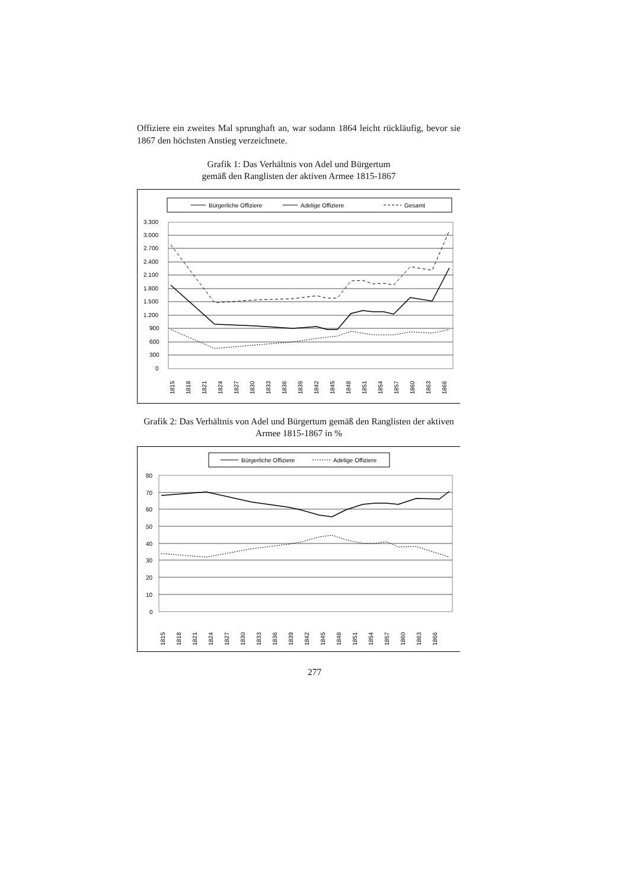Offiziere ein zweites Mal sprunghaft an, war sodann 1864 leicht rückläufig, bevor sie 1867 den höchsten Anstieg verzeichnete.
Grafik 1: Das Verhältnis von Adel und Bürgertum
gemäß den Ranglisten der aktiven Armee 1815-1867
Bürgerliche Offiziere
Adelige Offiziere
Gesamt
3.300
3.000
2.700
2.400
2.100
1.800
1.500
1.200
900
600
300
0
1815
1818
1821
1824
1827
1830
1833
1836
1839
1842
1845
1848
1851
1854
1857
1860
1863
1866
Grafik 2: Das Verhältnis von Adel und Bürgertum gemäß den Ranglisten der aktiven Armee 1815-1867 in %
Bürgerliche Offiziere
Adelige Offiziere
80
70
60
50
40
30
20
10
0
1815
1818
1821
1824
1827
1830
1833
1836
1839
1842
1845
1848
1851
1854
1857
1860
1863
1866
277